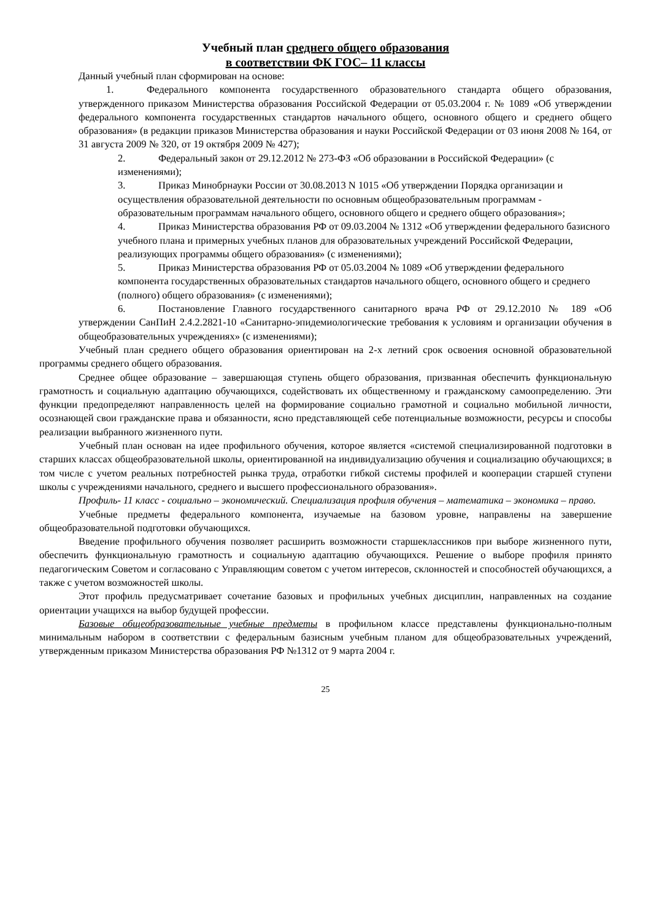Учебный план среднего общего образования
в соответствии ФК ГОС– 11 классы
Данный учебный план сформирован на основе:
1. Федерального компонента государственного образовательного стандарта общего образования, утвержденного приказом Министерства образования Российской Федерации от 05.03.2004 г. № 1089 «Об утверждении федерального компонента государственных стандартов начального общего, основного общего и среднего общего образования» (в редакции приказов Министерства образования и науки Российской Федерации от 03 июня 2008 № 164, от 31 августа 2009 № 320, от 19 октября 2009 № 427);
2. Федеральный закон от 29.12.2012 № 273-ФЗ «Об образовании в Российской Федерации» (с изменениями);
3. Приказ Минобрнауки России от 30.08.2013 N 1015 «Об утверждении Порядка организации и осуществления образовательной деятельности по основным общеобразовательным программам - образовательным программам начального общего, основного общего и среднего общего образования»;
4. Приказ Министерства образования РФ от 09.03.2004 № 1312 «Об утверждении федерального базисного учебного плана и примерных учебных планов для образовательных учреждений Российской Федерации, реализующих программы общего образования» (с изменениями);
5. Приказ Министерства образования РФ от 05.03.2004 № 1089 «Об утверждении федерального компонента государственных образовательных стандартов начального общего, основного общего и среднего (полного) общего образования» (с изменениями);
6. Постановление Главного государственного санитарного врача РФ от 29.12.2010 № 189 «Об утверждении СанПиН 2.4.2.2821-10 «Санитарно-эпидемиологические требования к условиям и организации обучения в общеобразовательных учреждениях» (с изменениями);
Учебный план среднего общего образования ориентирован на 2-х летний срок освоения основной образовательной программы среднего общего образования.
Среднее общее образование – завершающая ступень общего образования, призванная обеспечить функциональную грамотность и социальную адаптацию обучающихся, содействовать их общественному и гражданскому самоопределению. Эти функции предопределяют направленность целей на формирование социально грамотной и социально мобильной личности, осознающей свои гражданские права и обязанности, ясно представляющей себе потенциальные возможности, ресурсы и способы реализации выбранного жизненного пути.
Учебный план основан на идее профильного обучения, которое является «системой специализированной подготовки в старших классах общеобразовательной школы, ориентированной на индивидуализацию обучения и социализацию обучающихся; в том числе с учетом реальных потребностей рынка труда, отработки гибкой системы профилей и кооперации старшей ступени школы с учреждениями начального, среднего и высшего профессионального образования».
Профиль- 11 класс - социально – экономический. Специализация профиля обучения – математика – экономика – право.
Учебные предметы федерального компонента, изучаемые на базовом уровне, направлены на завершение общеобразовательной подготовки обучающихся.
Введение профильного обучения позволяет расширить возможности старшеклассников при выборе жизненного пути, обеспечить функциональную грамотность и социальную адаптацию обучающихся. Решение о выборе профиля принято педагогическим Советом и согласовано с Управляющим советом с учетом интересов, склонностей и способностей обучающихся, а также с учетом возможностей школы.
Этот профиль предусматривает сочетание базовых и профильных учебных дисциплин, направленных на создание ориентации учащихся на выбор будущей профессии.
Базовые общеобразовательные учебные предметы в профильном классе представлены функционально-полным минимальным набором в соответствии с федеральным базисным учебным планом для общеобразовательных учреждений, утвержденным приказом Министерства образования РФ №1312 от 9 марта 2004 г.
25